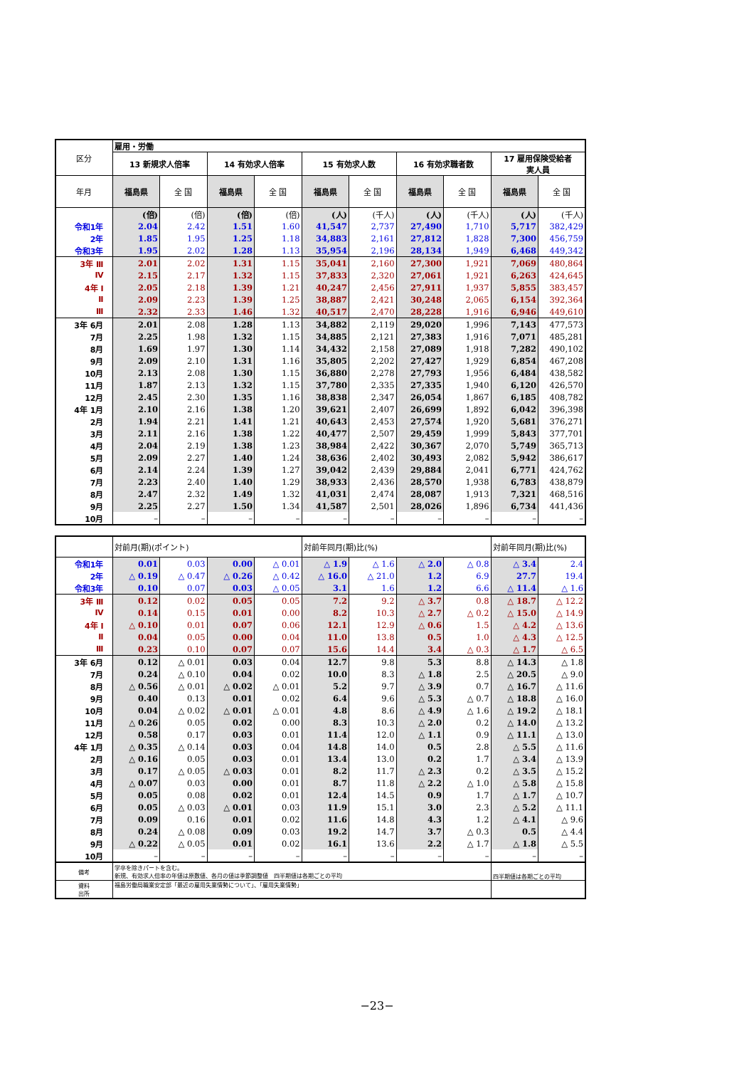| 区分 | 雇用・労働 | | | | | | | | | |
| --- | --- | --- | --- | --- | --- | --- | --- | --- | --- | --- |
| | 13 新規求人倍率 | | 14 有効求人倍率 | | 15 有効求人数 | | 16 有効求職者数 | | 17 雇用保険受給者 実人員 | |
| 年月 | 福島県 | 全 国 | 福島県 | 全 国 | 福島県 | 全 国 | 福島県 | 全 国 | 福島県 | 全 国 |
| | (倍) | (倍) | (倍) | (倍) | (人) | (千人) | (人) | (千人) | (人) | (千人) |
| 令和1年 | 2.04 | 2.42 | 1.51 | 1.60 | 41,547 | 2,737 | 27,490 | 1,710 | 5,717 | 382,429 |
| 2年 | 1.85 | 1.95 | 1.25 | 1.18 | 34,883 | 2,161 | 27,812 | 1,828 | 7,300 | 456,759 |
| 令和3年 | 1.95 | 2.02 | 1.28 | 1.13 | 35,954 | 2,196 | 28,134 | 1,949 | 6,468 | 449,342 |
| 3年 Ⅲ | 2.01 | 2.02 | 1.31 | 1.15 | 35,041 | 2,160 | 27,300 | 1,921 | 7,069 | 480,864 |
| Ⅳ | 2.15 | 2.17 | 1.32 | 1.15 | 37,833 | 2,320 | 27,061 | 1,921 | 6,263 | 424,645 |
| 4年 Ⅰ | 2.05 | 2.18 | 1.39 | 1.21 | 40,247 | 2,456 | 27,911 | 1,937 | 5,855 | 383,457 |
| Ⅱ | 2.09 | 2.23 | 1.39 | 1.25 | 38,887 | 2,421 | 30,248 | 2,065 | 6,154 | 392,364 |
| Ⅲ | 2.32 | 2.33 | 1.46 | 1.32 | 40,517 | 2,470 | 28,228 | 1,916 | 6,946 | 449,610 |
| 3年 6月 | 2.01 | 2.08 | 1.28 | 1.13 | 34,882 | 2,119 | 29,020 | 1,996 | 7,143 | 477,573 |
| 7月 | 2.25 | 1.98 | 1.32 | 1.15 | 34,885 | 2,121 | 27,383 | 1,916 | 7,071 | 485,281 |
| 8月 | 1.69 | 1.97 | 1.30 | 1.14 | 34,432 | 2,158 | 27,089 | 1,918 | 7,282 | 490,102 |
| 9月 | 2.09 | 2.10 | 1.31 | 1.16 | 35,805 | 2,202 | 27,427 | 1,929 | 6,854 | 467,208 |
| 10月 | 2.13 | 2.08 | 1.30 | 1.15 | 36,880 | 2,278 | 27,793 | 1,956 | 6,484 | 438,582 |
| 11月 | 1.87 | 2.13 | 1.32 | 1.15 | 37,780 | 2,335 | 27,335 | 1,940 | 6,120 | 426,570 |
| 12月 | 2.45 | 2.30 | 1.35 | 1.16 | 38,838 | 2,347 | 26,054 | 1,867 | 6,185 | 408,782 |
| 4年 1月 | 2.10 | 2.16 | 1.38 | 1.20 | 39,621 | 2,407 | 26,699 | 1,892 | 6,042 | 396,398 |
| 2月 | 1.94 | 2.21 | 1.41 | 1.21 | 40,643 | 2,453 | 27,574 | 1,920 | 5,681 | 376,271 |
| 3月 | 2.11 | 2.16 | 1.38 | 1.22 | 40,477 | 2,507 | 29,459 | 1,999 | 5,843 | 377,701 |
| 4月 | 2.04 | 2.19 | 1.38 | 1.23 | 38,984 | 2,422 | 30,367 | 2,070 | 5,749 | 365,713 |
| 5月 | 2.09 | 2.27 | 1.40 | 1.24 | 38,636 | 2,402 | 30,493 | 2,082 | 5,942 | 386,617 |
| 6月 | 2.14 | 2.24 | 1.39 | 1.27 | 39,042 | 2,439 | 29,884 | 2,041 | 6,771 | 424,762 |
| 7月 | 2.23 | 2.40 | 1.40 | 1.29 | 38,933 | 2,436 | 28,570 | 1,938 | 6,783 | 438,879 |
| 8月 | 2.47 | 2.32 | 1.49 | 1.32 | 41,031 | 2,474 | 28,087 | 1,913 | 7,321 | 468,516 |
| 9月 | 2.25 | 2.27 | 1.50 | 1.34 | 41,587 | 2,501 | 28,026 | 1,896 | 6,734 | 441,436 |
| 10月 | – | – | – | – | – | – | – | – | – | – |
| | 対前月(期)(ポイント) | | | | 対前年同月(期)比(%) | | | | 対前年同月(期)比(%) | |
| --- | --- | --- | --- | --- | --- | --- | --- | --- | --- | --- |
| 令和1年 | 0.01 | 0.03 | 0.00 | △ 0.01 | △ 1.9 | △ 1.6 | △ 2.0 | △ 0.8 | △ 3.4 | 2.4 |
| 2年 | △ 0.19 | △ 0.47 | △ 0.26 | △ 0.42 | △ 16.0 | △ 21.0 | 1.2 | 6.9 | 27.7 | 19.4 |
| 令和3年 | 0.10 | 0.07 | 0.03 | △ 0.05 | 3.1 | 1.6 | 1.2 | 6.6 | △ 11.4 | △ 1.6 |
| 3年 Ⅲ | 0.12 | 0.02 | 0.05 | 0.05 | 7.2 | 9.2 | △ 3.7 | 0.8 | △ 18.7 | △ 12.2 |
| Ⅳ | 0.14 | 0.15 | 0.01 | 0.00 | 8.2 | 10.3 | △ 2.7 | △ 0.2 | △ 15.0 | △ 14.9 |
| 4年 Ⅰ | △ 0.10 | 0.01 | 0.07 | 0.06 | 12.1 | 12.9 | △ 0.6 | 1.5 | △ 4.2 | △ 13.6 |
| Ⅱ | 0.04 | 0.05 | 0.00 | 0.04 | 11.0 | 13.8 | 0.5 | 1.0 | △ 4.3 | △ 12.5 |
| Ⅲ | 0.23 | 0.10 | 0.07 | 0.07 | 15.6 | 14.4 | 3.4 | △ 0.3 | △ 1.7 | △ 6.5 |
| 3年 6月 | 0.12 | △ 0.01 | 0.03 | 0.04 | 12.7 | 9.8 | 5.3 | 8.8 | △ 14.3 | △ 1.8 |
| 7月 | 0.24 | △ 0.10 | 0.04 | 0.02 | 10.0 | 8.3 | △ 1.8 | 2.5 | △ 20.5 | △ 9.0 |
| 8月 | △ 0.56 | △ 0.01 | △ 0.02 | △ 0.01 | 5.2 | 9.7 | △ 3.9 | 0.7 | △ 16.7 | △ 11.6 |
| 9月 | 0.40 | 0.13 | 0.01 | 0.02 | 6.4 | 9.6 | △ 5.3 | △ 0.7 | △ 18.8 | △ 16.0 |
| 10月 | 0.04 | △ 0.02 | △ 0.01 | △ 0.01 | 4.8 | 8.6 | △ 4.9 | △ 1.6 | △ 19.2 | △ 18.1 |
| 11月 | △ 0.26 | 0.05 | 0.02 | 0.00 | 8.3 | 10.3 | △ 2.0 | 0.2 | △ 14.0 | △ 13.2 |
| 12月 | 0.58 | 0.17 | 0.03 | 0.01 | 11.4 | 12.0 | △ 1.1 | 0.9 | △ 11.1 | △ 13.0 |
| 4年 1月 | △ 0.35 | △ 0.14 | 0.03 | 0.04 | 14.8 | 14.0 | 0.5 | 2.8 | △ 5.5 | △ 11.6 |
| 2月 | △ 0.16 | 0.05 | 0.03 | 0.01 | 13.4 | 13.0 | 0.2 | 1.7 | △ 3.4 | △ 13.9 |
| 3月 | 0.17 | △ 0.05 | △ 0.03 | 0.01 | 8.2 | 11.7 | △ 2.3 | 0.2 | △ 3.5 | △ 15.2 |
| 4月 | △ 0.07 | 0.03 | 0.00 | 0.01 | 8.7 | 11.8 | △ 2.2 | △ 1.0 | △ 5.8 | △ 15.8 |
| 5月 | 0.05 | 0.08 | 0.02 | 0.01 | 12.4 | 14.5 | 0.9 | 1.7 | △ 1.7 | △ 10.7 |
| 6月 | 0.05 | △ 0.03 | △ 0.01 | 0.03 | 11.9 | 15.1 | 3.0 | 2.3 | △ 5.2 | △ 11.1 |
| 7月 | 0.09 | 0.16 | 0.01 | 0.02 | 11.6 | 14.8 | 4.3 | 1.2 | △ 4.1 | △ 9.6 |
| 8月 | 0.24 | △ 0.08 | 0.09 | 0.03 | 19.2 | 14.7 | 3.7 | △ 0.3 | 0.5 | △ 4.4 |
| 9月 | △ 0.22 | △ 0.05 | 0.01 | 0.02 | 16.1 | 13.6 | 2.2 | △ 1.7 | △ 1.8 | △ 5.5 |
| 10月 | – | – | – | – | – | – | – | – | – | – |
| 備考 | 学卒を除きパートを含む。 新規、有効求人倍率の年値は原数値、各月の値は季節調整値 四半期値は各期ごとの平均 | | | | | | | | 四半期値は各期ごとの平均 | |
| 資料 出所 | 福島労働局職業安定部「最近の雇用失業情勢について」、「雇用失業情勢」 | | | | | | | | | |
−23−